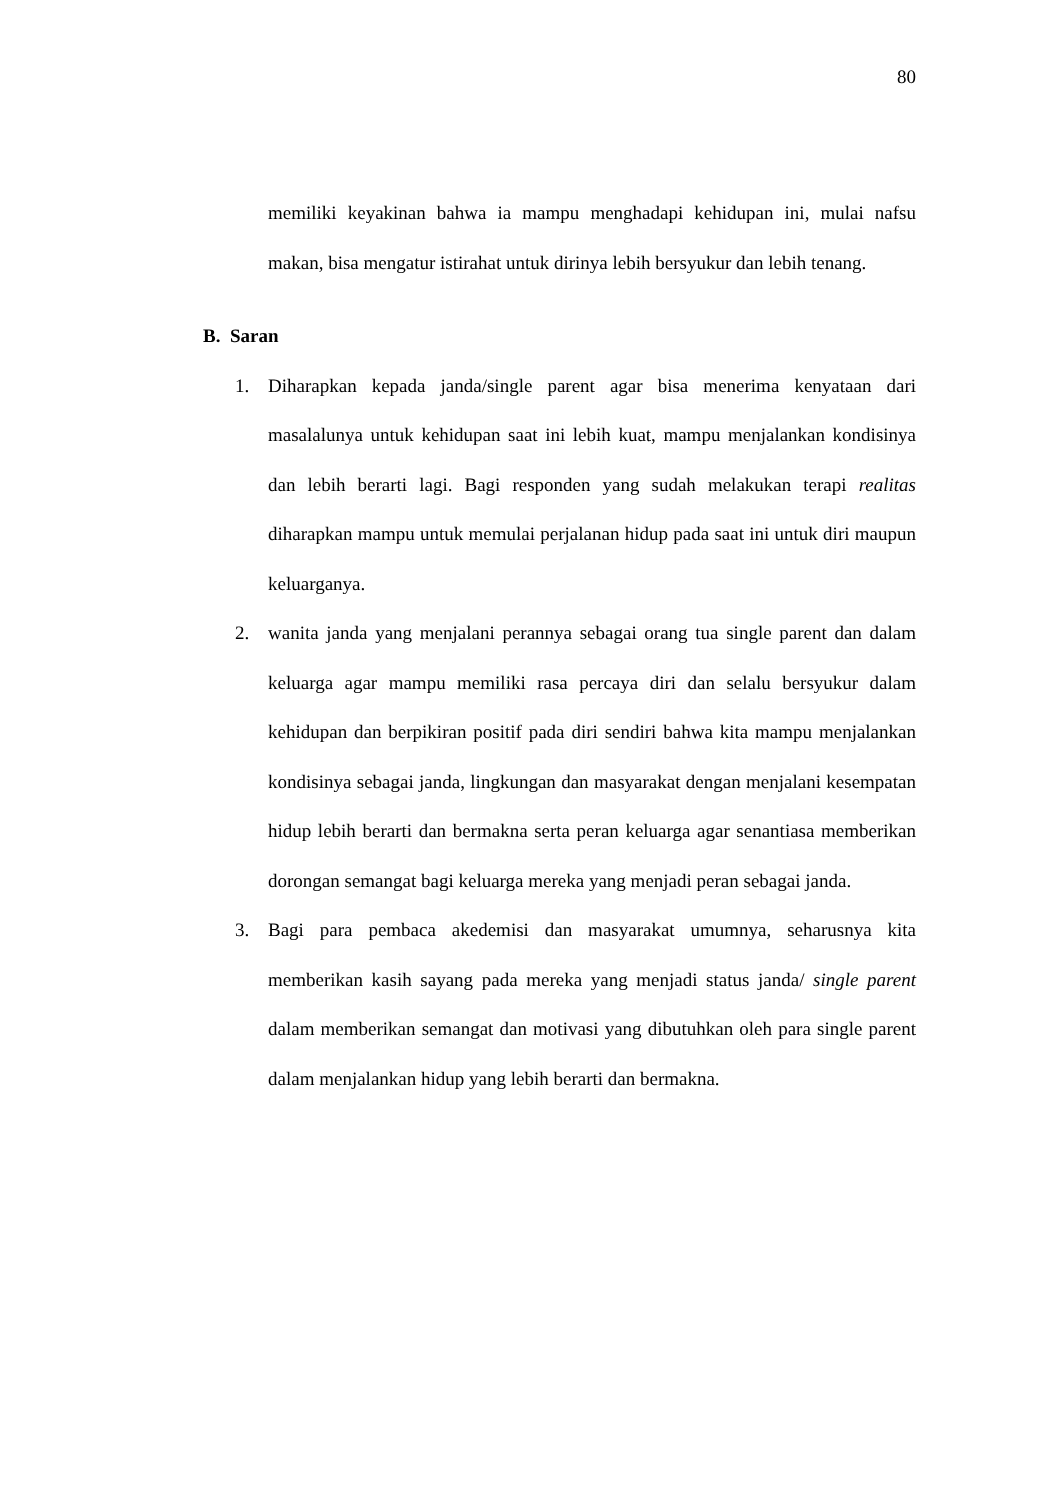80
memiliki keyakinan bahwa ia mampu menghadapi kehidupan ini, mulai nafsu makan, bisa mengatur istirahat untuk dirinya lebih bersyukur dan lebih tenang.
B. Saran
1. Diharapkan kepada janda/single parent agar bisa menerima kenyataan dari masalalunya untuk kehidupan saat ini lebih kuat, mampu menjalankan kondisinya dan lebih berarti lagi. Bagi responden yang sudah melakukan terapi realitas diharapkan mampu untuk memulai perjalanan hidup pada saat ini untuk diri maupun keluarganya.
2. wanita janda yang menjalani perannya sebagai orang tua single parent dan dalam keluarga agar mampu memiliki rasa percaya diri dan selalu bersyukur dalam kehidupan dan berpikiran positif pada diri sendiri bahwa kita mampu menjalankan kondisinya sebagai janda, lingkungan dan masyarakat dengan menjalani kesempatan hidup lebih berarti dan bermakna serta peran keluarga agar senantiasa memberikan dorongan semangat bagi keluarga mereka yang menjadi peran sebagai janda.
3. Bagi para pembaca akedemisi dan masyarakat umumnya, seharusnya kita memberikan kasih sayang pada mereka yang menjadi status janda/ single parent dalam memberikan semangat dan motivasi yang dibutuhkan oleh para single parent dalam menjalankan hidup yang lebih berarti dan bermakna.